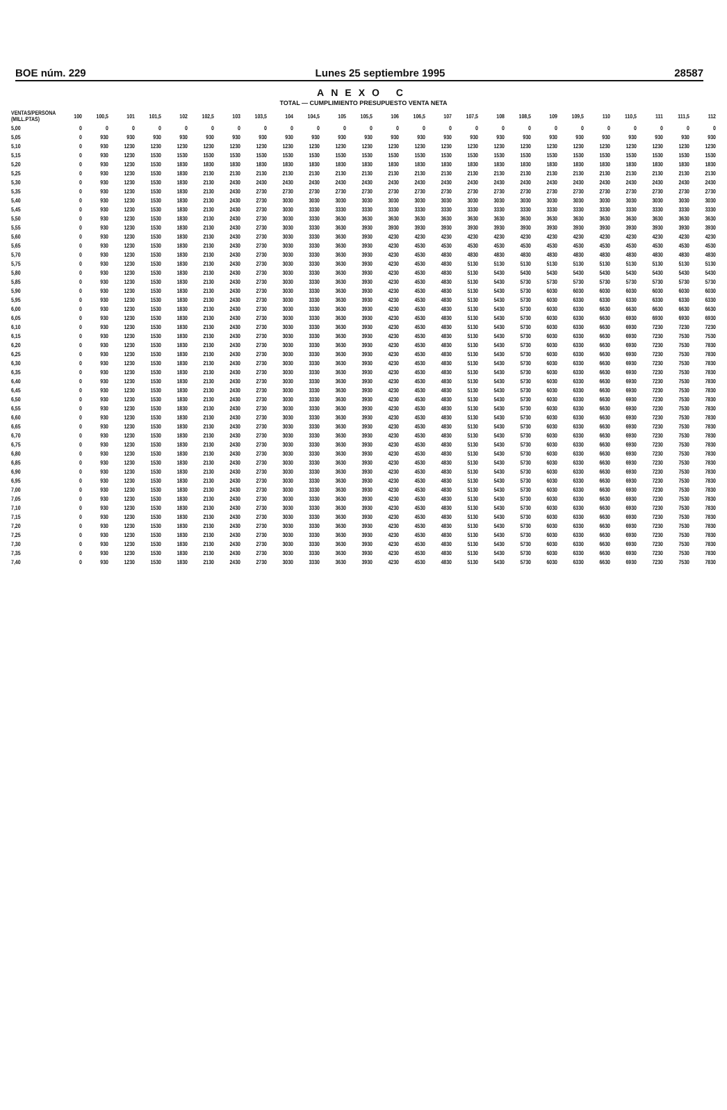BOE núm. 229 Lunes 25 septiembre 1995 28587
ANEXO C
TOTAL — CUMPLIMIENTO PRESUPUESTO VENTA NETA
| VENTAS/PERSONA (MILL.PTAS) | 100 | 100,5 | 101 | 101,5 | 102 | 102,5 | 103 | 103,5 | 104 | 104,5 | 105 | 105,5 | 106 | 106,5 | 107 | 107,5 | 108 | 108,5 | 109 | 109,5 | 110 | 110,5 | 111 | 111,5 | 112 |
| --- | --- | --- | --- | --- | --- | --- | --- | --- | --- | --- | --- | --- | --- | --- | --- | --- | --- | --- | --- | --- | --- | --- | --- | --- | --- |
| 5,00 | 0 | 0 | 0 | 0 | 0 | 0 | 0 | 0 | 0 | 0 | 0 | 0 | 0 | 0 | 0 | 0 | 0 | 0 | 0 | 0 | 0 | 0 | 0 | 0 | 0 |
| 5,05 | 0 | 930 | 930 | 930 | 930 | 930 | 930 | 930 | 930 | 930 | 930 | 930 | 930 | 930 | 930 | 930 | 930 | 930 | 930 | 930 | 930 | 930 | 930 | 930 | 930 |
| 5,10 | 0 | 930 | 1230 | 1230 | 1230 | 1230 | 1230 | 1230 | 1230 | 1230 | 1230 | 1230 | 1230 | 1230 | 1230 | 1230 | 1230 | 1230 | 1230 | 1230 | 1230 | 1230 | 1230 | 1230 | 1230 |
| 5,15 | 0 | 930 | 1230 | 1530 | 1530 | 1530 | 1530 | 1530 | 1530 | 1530 | 1530 | 1530 | 1530 | 1530 | 1530 | 1530 | 1530 | 1530 | 1530 | 1530 | 1530 | 1530 | 1530 | 1530 | 1530 |
| 5,20 | 0 | 930 | 1230 | 1530 | 1830 | 1830 | 1830 | 1830 | 1830 | 1830 | 1830 | 1830 | 1830 | 1830 | 1830 | 1830 | 1830 | 1830 | 1830 | 1830 | 1830 | 1830 | 1830 | 1830 | 1830 |
| 5,25 | 0 | 930 | 1230 | 1530 | 1830 | 2130 | 2130 | 2130 | 2130 | 2130 | 2130 | 2130 | 2130 | 2130 | 2130 | 2130 | 2130 | 2130 | 2130 | 2130 | 2130 | 2130 | 2130 | 2130 | 2130 |
| 5,30 | 0 | 930 | 1230 | 1530 | 1830 | 2130 | 2430 | 2430 | 2430 | 2430 | 2430 | 2430 | 2430 | 2430 | 2430 | 2430 | 2430 | 2430 | 2430 | 2430 | 2430 | 2430 | 2430 | 2430 | 2430 |
| 5,35 | 0 | 930 | 1230 | 1530 | 1830 | 2130 | 2430 | 2730 | 2730 | 2730 | 2730 | 2730 | 2730 | 2730 | 2730 | 2730 | 2730 | 2730 | 2730 | 2730 | 2730 | 2730 | 2730 | 2730 | 2730 |
| 5,40 | 0 | 930 | 1230 | 1530 | 1830 | 2130 | 2430 | 2730 | 3030 | 3030 | 3030 | 3030 | 3030 | 3030 | 3030 | 3030 | 3030 | 3030 | 3030 | 3030 | 3030 | 3030 | 3030 | 3030 | 3030 |
| 5,45 | 0 | 930 | 1230 | 1530 | 1830 | 2130 | 2430 | 2730 | 3030 | 3330 | 3330 | 3330 | 3330 | 3330 | 3330 | 3330 | 3330 | 3330 | 3330 | 3330 | 3330 | 3330 | 3330 | 3330 | 3330 |
| 5,50 | 0 | 930 | 1230 | 1530 | 1830 | 2130 | 2430 | 2730 | 3030 | 3330 | 3630 | 3630 | 3630 | 3630 | 3630 | 3630 | 3630 | 3630 | 3630 | 3630 | 3630 | 3630 | 3630 | 3630 | 3630 |
| 5,55 | 0 | 930 | 1230 | 1530 | 1830 | 2130 | 2430 | 2730 | 3030 | 3330 | 3630 | 3930 | 3930 | 3930 | 3930 | 3930 | 3930 | 3930 | 3930 | 3930 | 3930 | 3930 | 3930 | 3930 | 3930 |
| 5,60 | 0 | 930 | 1230 | 1530 | 1830 | 2130 | 2430 | 2730 | 3030 | 3330 | 3630 | 3930 | 4230 | 4230 | 4230 | 4230 | 4230 | 4230 | 4230 | 4230 | 4230 | 4230 | 4230 | 4230 | 4230 |
| 5,65 | 0 | 930 | 1230 | 1530 | 1830 | 2130 | 2430 | 2730 | 3030 | 3330 | 3630 | 3930 | 4230 | 4530 | 4530 | 4530 | 4530 | 4530 | 4530 | 4530 | 4530 | 4530 | 4530 | 4530 | 4530 |
| 5,70 | 0 | 930 | 1230 | 1530 | 1830 | 2130 | 2430 | 2730 | 3030 | 3330 | 3630 | 3930 | 4230 | 4530 | 4830 | 4830 | 4830 | 4830 | 4830 | 4830 | 4830 | 4830 | 4830 | 4830 | 4830 |
| 5,75 | 0 | 930 | 1230 | 1530 | 1830 | 2130 | 2430 | 2730 | 3030 | 3330 | 3630 | 3930 | 4230 | 4530 | 4830 | 5130 | 5130 | 5130 | 5130 | 5130 | 5130 | 5130 | 5130 | 5130 | 5130 |
| 5,80 | 0 | 930 | 1230 | 1530 | 1830 | 2130 | 2430 | 2730 | 3030 | 3330 | 3630 | 3930 | 4230 | 4530 | 4830 | 5130 | 5430 | 5430 | 5430 | 5430 | 5430 | 5430 | 5430 | 5430 | 5430 |
| 5,85 | 0 | 930 | 1230 | 1530 | 1830 | 2130 | 2430 | 2730 | 3030 | 3330 | 3630 | 3930 | 4230 | 4530 | 4830 | 5130 | 5430 | 5730 | 5730 | 5730 | 5730 | 5730 | 5730 | 5730 | 5730 |
| 5,90 | 0 | 930 | 1230 | 1530 | 1830 | 2130 | 2430 | 2730 | 3030 | 3330 | 3630 | 3930 | 4230 | 4530 | 4830 | 5130 | 5430 | 5730 | 6030 | 6030 | 6030 | 6030 | 6030 | 6030 | 6030 |
| 5,95 | 0 | 930 | 1230 | 1530 | 1830 | 2130 | 2430 | 2730 | 3030 | 3330 | 3630 | 3930 | 4230 | 4530 | 4830 | 5130 | 5430 | 5730 | 6030 | 6330 | 6330 | 6330 | 6330 | 6330 | 6330 |
| 6,00 | 0 | 930 | 1230 | 1530 | 1830 | 2130 | 2430 | 2730 | 3030 | 3330 | 3630 | 3930 | 4230 | 4530 | 4830 | 5130 | 5430 | 5730 | 6030 | 6330 | 6630 | 6630 | 6630 | 6630 | 6630 |
| 6,05 | 0 | 930 | 1230 | 1530 | 1830 | 2130 | 2430 | 2730 | 3030 | 3330 | 3630 | 3930 | 4230 | 4530 | 4830 | 5130 | 5430 | 5730 | 6030 | 6330 | 6630 | 6930 | 6930 | 6930 | 6930 |
| 6,10 | 0 | 930 | 1230 | 1530 | 1830 | 2130 | 2430 | 2730 | 3030 | 3330 | 3630 | 3930 | 4230 | 4530 | 4830 | 5130 | 5430 | 5730 | 6030 | 6330 | 6630 | 6930 | 7230 | 7230 | 7230 |
| 6,15 | 0 | 930 | 1230 | 1530 | 1830 | 2130 | 2430 | 2730 | 3030 | 3330 | 3630 | 3930 | 4230 | 4530 | 4830 | 5130 | 5430 | 5730 | 6030 | 6330 | 6630 | 6930 | 7230 | 7530 | 7530 |
| 6,20 | 0 | 930 | 1230 | 1530 | 1830 | 2130 | 2430 | 2730 | 3030 | 3330 | 3630 | 3930 | 4230 | 4530 | 4830 | 5130 | 5430 | 5730 | 6030 | 6330 | 6630 | 6930 | 7230 | 7530 | 7830 |
| 6,25 | 0 | 930 | 1230 | 1530 | 1830 | 2130 | 2430 | 2730 | 3030 | 3330 | 3630 | 3930 | 4230 | 4530 | 4830 | 5130 | 5430 | 5730 | 6030 | 6330 | 6630 | 6930 | 7230 | 7530 | 7830 |
| 6,30 | 0 | 930 | 1230 | 1530 | 1830 | 2130 | 2430 | 2730 | 3030 | 3330 | 3630 | 3930 | 4230 | 4530 | 4830 | 5130 | 5430 | 5730 | 6030 | 6330 | 6630 | 6930 | 7230 | 7530 | 7830 |
| 6,35 | 0 | 930 | 1230 | 1530 | 1830 | 2130 | 2430 | 2730 | 3030 | 3330 | 3630 | 3930 | 4230 | 4530 | 4830 | 5130 | 5430 | 5730 | 6030 | 6330 | 6630 | 6930 | 7230 | 7530 | 7830 |
| 6,40 | 0 | 930 | 1230 | 1530 | 1830 | 2130 | 2430 | 2730 | 3030 | 3330 | 3630 | 3930 | 4230 | 4530 | 4830 | 5130 | 5430 | 5730 | 6030 | 6330 | 6630 | 6930 | 7230 | 7530 | 7830 |
| 6,45 | 0 | 930 | 1230 | 1530 | 1830 | 2130 | 2430 | 2730 | 3030 | 3330 | 3630 | 3930 | 4230 | 4530 | 4830 | 5130 | 5430 | 5730 | 6030 | 6330 | 6630 | 6930 | 7230 | 7530 | 7830 |
| 6,50 | 0 | 930 | 1230 | 1530 | 1830 | 2130 | 2430 | 2730 | 3030 | 3330 | 3630 | 3930 | 4230 | 4530 | 4830 | 5130 | 5430 | 5730 | 6030 | 6330 | 6630 | 6930 | 7230 | 7530 | 7830 |
| 6,55 | 0 | 930 | 1230 | 1530 | 1830 | 2130 | 2430 | 2730 | 3030 | 3330 | 3630 | 3930 | 4230 | 4530 | 4830 | 5130 | 5430 | 5730 | 6030 | 6330 | 6630 | 6930 | 7230 | 7530 | 7830 |
| 6,60 | 0 | 930 | 1230 | 1530 | 1830 | 2130 | 2430 | 2730 | 3030 | 3330 | 3630 | 3930 | 4230 | 4530 | 4830 | 5130 | 5430 | 5730 | 6030 | 6330 | 6630 | 6930 | 7230 | 7530 | 7830 |
| 6,65 | 0 | 930 | 1230 | 1530 | 1830 | 2130 | 2430 | 2730 | 3030 | 3330 | 3630 | 3930 | 4230 | 4530 | 4830 | 5130 | 5430 | 5730 | 6030 | 6330 | 6630 | 6930 | 7230 | 7530 | 7830 |
| 6,70 | 0 | 930 | 1230 | 1530 | 1830 | 2130 | 2430 | 2730 | 3030 | 3330 | 3630 | 3930 | 4230 | 4530 | 4830 | 5130 | 5430 | 5730 | 6030 | 6330 | 6630 | 6930 | 7230 | 7530 | 7830 |
| 6,75 | 0 | 930 | 1230 | 1530 | 1830 | 2130 | 2430 | 2730 | 3030 | 3330 | 3630 | 3930 | 4230 | 4530 | 4830 | 5130 | 5430 | 5730 | 6030 | 6330 | 6630 | 6930 | 7230 | 7530 | 7830 |
| 6,80 | 0 | 930 | 1230 | 1530 | 1830 | 2130 | 2430 | 2730 | 3030 | 3330 | 3630 | 3930 | 4230 | 4530 | 4830 | 5130 | 5430 | 5730 | 6030 | 6330 | 6630 | 6930 | 7230 | 7530 | 7830 |
| 6,85 | 0 | 930 | 1230 | 1530 | 1830 | 2130 | 2430 | 2730 | 3030 | 3330 | 3630 | 3930 | 4230 | 4530 | 4830 | 5130 | 5430 | 5730 | 6030 | 6330 | 6630 | 6930 | 7230 | 7530 | 7830 |
| 6,90 | 0 | 930 | 1230 | 1530 | 1830 | 2130 | 2430 | 2730 | 3030 | 3330 | 3630 | 3930 | 4230 | 4530 | 4830 | 5130 | 5430 | 5730 | 6030 | 6330 | 6630 | 6930 | 7230 | 7530 | 7830 |
| 6,95 | 0 | 930 | 1230 | 1530 | 1830 | 2130 | 2430 | 2730 | 3030 | 3330 | 3630 | 3930 | 4230 | 4530 | 4830 | 5130 | 5430 | 5730 | 6030 | 6330 | 6630 | 6930 | 7230 | 7530 | 7830 |
| 7,00 | 0 | 930 | 1230 | 1530 | 1830 | 2130 | 2430 | 2730 | 3030 | 3330 | 3630 | 3930 | 4230 | 4530 | 4830 | 5130 | 5430 | 5730 | 6030 | 6330 | 6630 | 6930 | 7230 | 7530 | 7830 |
| 7,05 | 0 | 930 | 1230 | 1530 | 1830 | 2130 | 2430 | 2730 | 3030 | 3330 | 3630 | 3930 | 4230 | 4530 | 4830 | 5130 | 5430 | 5730 | 6030 | 6330 | 6630 | 6930 | 7230 | 7530 | 7830 |
| 7,10 | 0 | 930 | 1230 | 1530 | 1830 | 2130 | 2430 | 2730 | 3030 | 3330 | 3630 | 3930 | 4230 | 4530 | 4830 | 5130 | 5430 | 5730 | 6030 | 6330 | 6630 | 6930 | 7230 | 7530 | 7830 |
| 7,15 | 0 | 930 | 1230 | 1530 | 1830 | 2130 | 2430 | 2730 | 3030 | 3330 | 3630 | 3930 | 4230 | 4530 | 4830 | 5130 | 5430 | 5730 | 6030 | 6330 | 6630 | 6930 | 7230 | 7530 | 7830 |
| 7,20 | 0 | 930 | 1230 | 1530 | 1830 | 2130 | 2430 | 2730 | 3030 | 3330 | 3630 | 3930 | 4230 | 4530 | 4830 | 5130 | 5430 | 5730 | 6030 | 6330 | 6630 | 6930 | 7230 | 7530 | 7830 |
| 7,25 | 0 | 930 | 1230 | 1530 | 1830 | 2130 | 2430 | 2730 | 3030 | 3330 | 3630 | 3930 | 4230 | 4530 | 4830 | 5130 | 5430 | 5730 | 6030 | 6330 | 6630 | 6930 | 7230 | 7530 | 7830 |
| 7,30 | 0 | 930 | 1230 | 1530 | 1830 | 2130 | 2430 | 2730 | 3030 | 3330 | 3630 | 3930 | 4230 | 4530 | 4830 | 5130 | 5430 | 5730 | 6030 | 6330 | 6630 | 6930 | 7230 | 7530 | 7830 |
| 7,35 | 0 | 930 | 1230 | 1530 | 1830 | 2130 | 2430 | 2730 | 3030 | 3330 | 3630 | 3930 | 4230 | 4530 | 4830 | 5130 | 5430 | 5730 | 6030 | 6330 | 6630 | 6930 | 7230 | 7530 | 7830 |
| 7,40 | 0 | 930 | 1230 | 1530 | 1830 | 2130 | 2430 | 2730 | 3030 | 3330 | 3630 | 3930 | 4230 | 4530 | 4830 | 5130 | 5430 | 5730 | 6030 | 6330 | 6630 | 6930 | 7230 | 7530 | 7830 |